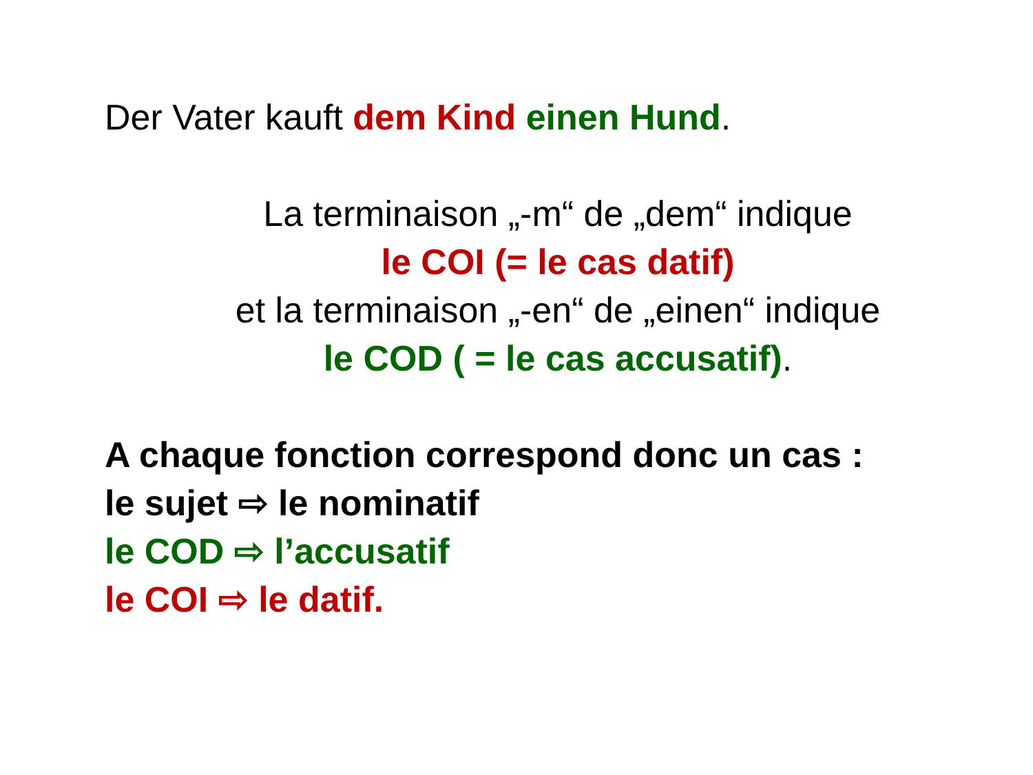Der Vater kauft dem Kind einen Hund.
La terminaison „-m“ de „dem“ indique
le COI (= le cas datif)
et la terminaison „-en“ de „einen“ indique
le COD ( = le cas accusatif).
A chaque fonction correspond donc un cas :
le sujet ⇨ le nominatif
le COD ⇨ l’accusatif
le COI ⇨ le datif.